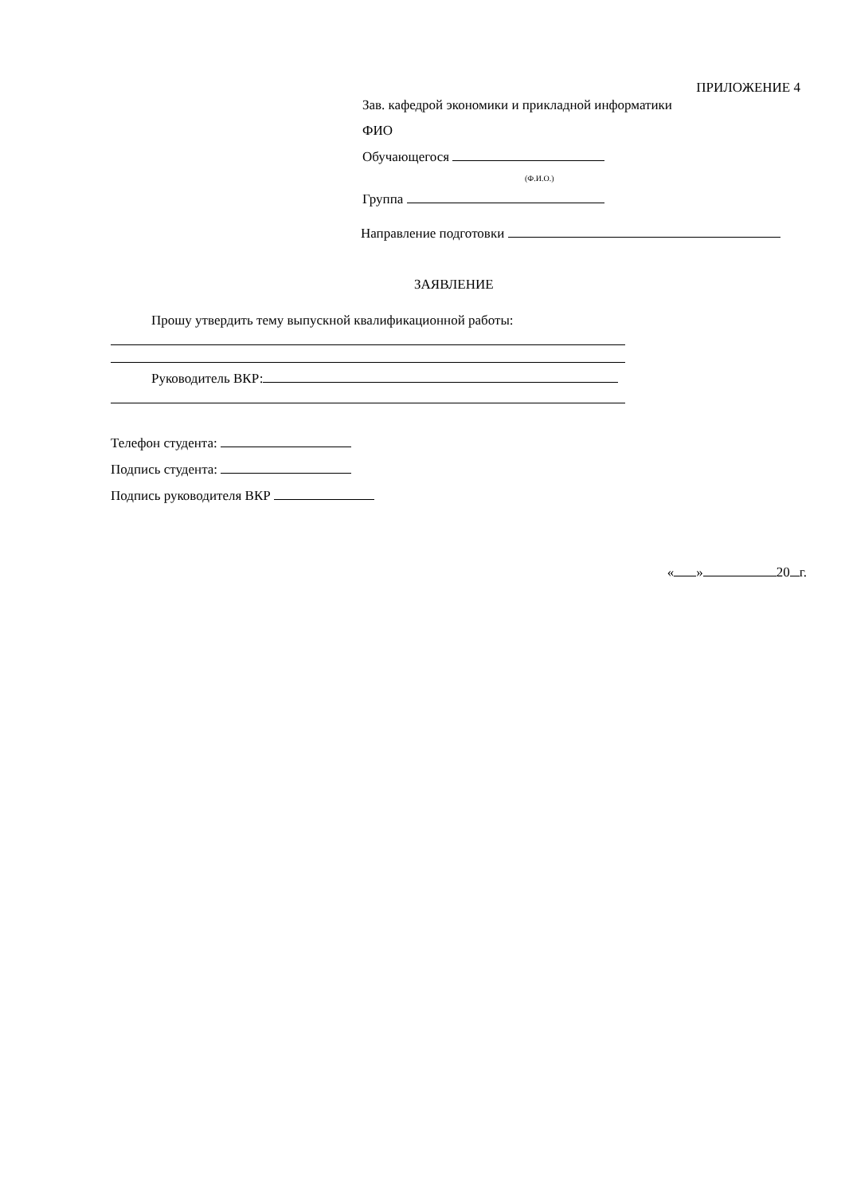ПРИЛОЖЕНИЕ 4
Зав. кафедрой экономики и прикладной информатики
ФИО
Обучающегося
(Ф.И.О.)
Группа
Направление подготовки
ЗАЯВЛЕНИЕ
Прошу утвердить тему выпускной квалификационной работы:
Руководитель ВКР:
Телефон студента:
Подпись студента:
Подпись руководителя ВКР
« » 20 г.